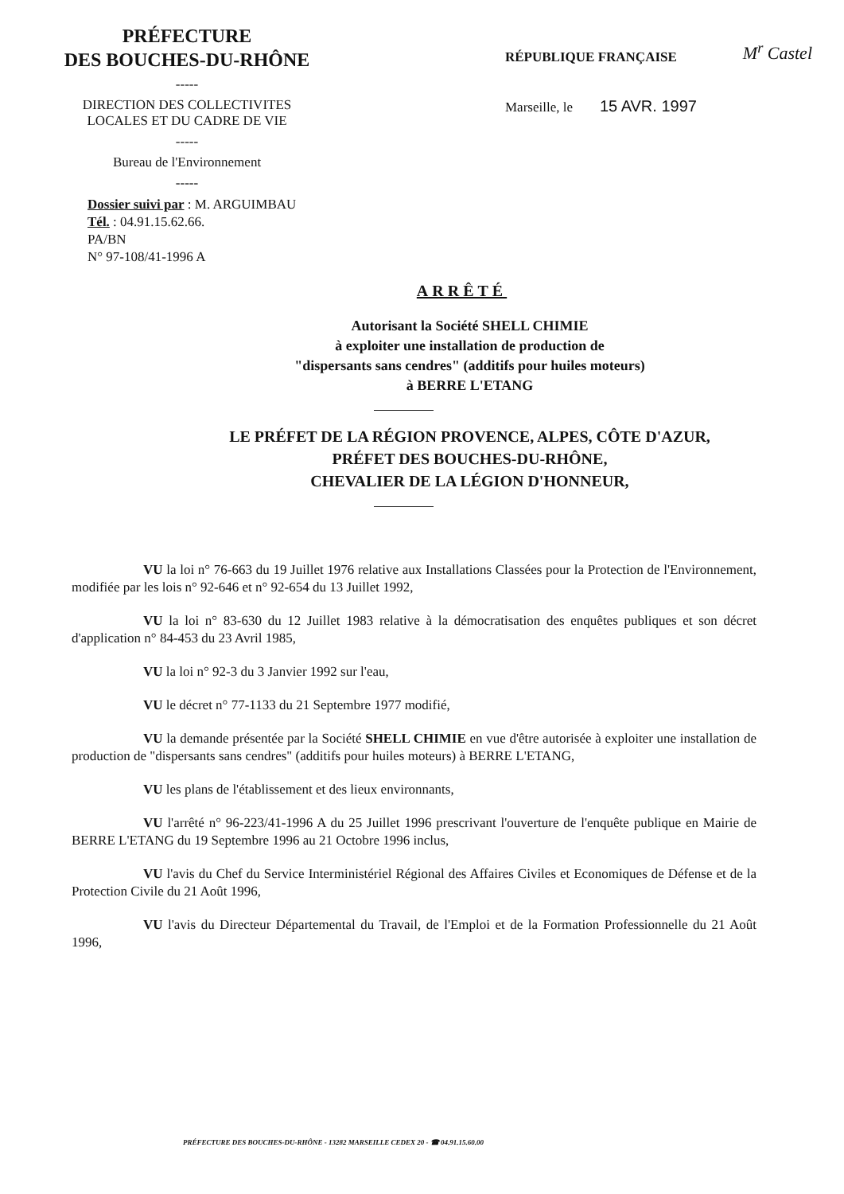M<sup>r</sup> Castel
PRÉFECTURE
DES BOUCHES-DU-RHÔNE
-----
DIRECTION DES COLLECTIVITES
LOCALES ET DU CADRE DE VIE
-----
Bureau de l'Environnement
-----
Dossier suivi par : M. ARGUIMBAU
Tél. : 04.91.15.62.66.
PA/BN
N° 97-108/41-1996 A
RÉPUBLIQUE FRANÇAISE
Marseille, le 15 AVR. 1997
ARRÊTÉ
Autorisant la Société SHELL CHIMIE
à exploiter une installation de production de
"dispersants sans cendres" (additifs pour huiles moteurs)
à BERRE L'ETANG
LE PRÉFET DE LA RÉGION PROVENCE, ALPES, CÔTE D'AZUR,
PRÉFET DES BOUCHES-DU-RHÔNE,
CHEVALIER DE LA LÉGION D'HONNEUR,
VU la loi n° 76-663 du 19 Juillet 1976 relative aux Installations Classées pour la Protection de l'Environnement, modifiée par les lois n° 92-646 et n° 92-654 du 13 Juillet 1992,
VU la loi n° 83-630 du 12 Juillet 1983 relative à la démocratisation des enquêtes publiques et son décret d'application n° 84-453 du 23 Avril 1985,
VU la loi n° 92-3 du 3 Janvier 1992 sur l'eau,
VU le décret n° 77-1133 du 21 Septembre 1977 modifié,
VU la demande présentée par la Société SHELL CHIMIE en vue d'être autorisée à exploiter une installation de production de "dispersants sans cendres" (additifs pour huiles moteurs) à BERRE L'ETANG,
VU les plans de l'établissement et des lieux environnants,
VU l'arrêté n° 96-223/41-1996 A du 25 Juillet 1996 prescrivant l'ouverture de l'enquête publique en Mairie de BERRE L'ETANG du 19 Septembre 1996 au 21 Octobre 1996 inclus,
VU l'avis du Chef du Service Interministériel Régional des Affaires Civiles et Economiques de Défense et de la Protection Civile du 21 Août 1996,
VU l'avis du Directeur Départemental du Travail, de l'Emploi et de la Formation Professionnelle du 21 Août 1996,
PRÉFECTURE DES BOUCHES-DU-RHÔNE - 13282 MARSEILLE CEDEX 20 - ☎ 04.91.15.60.00